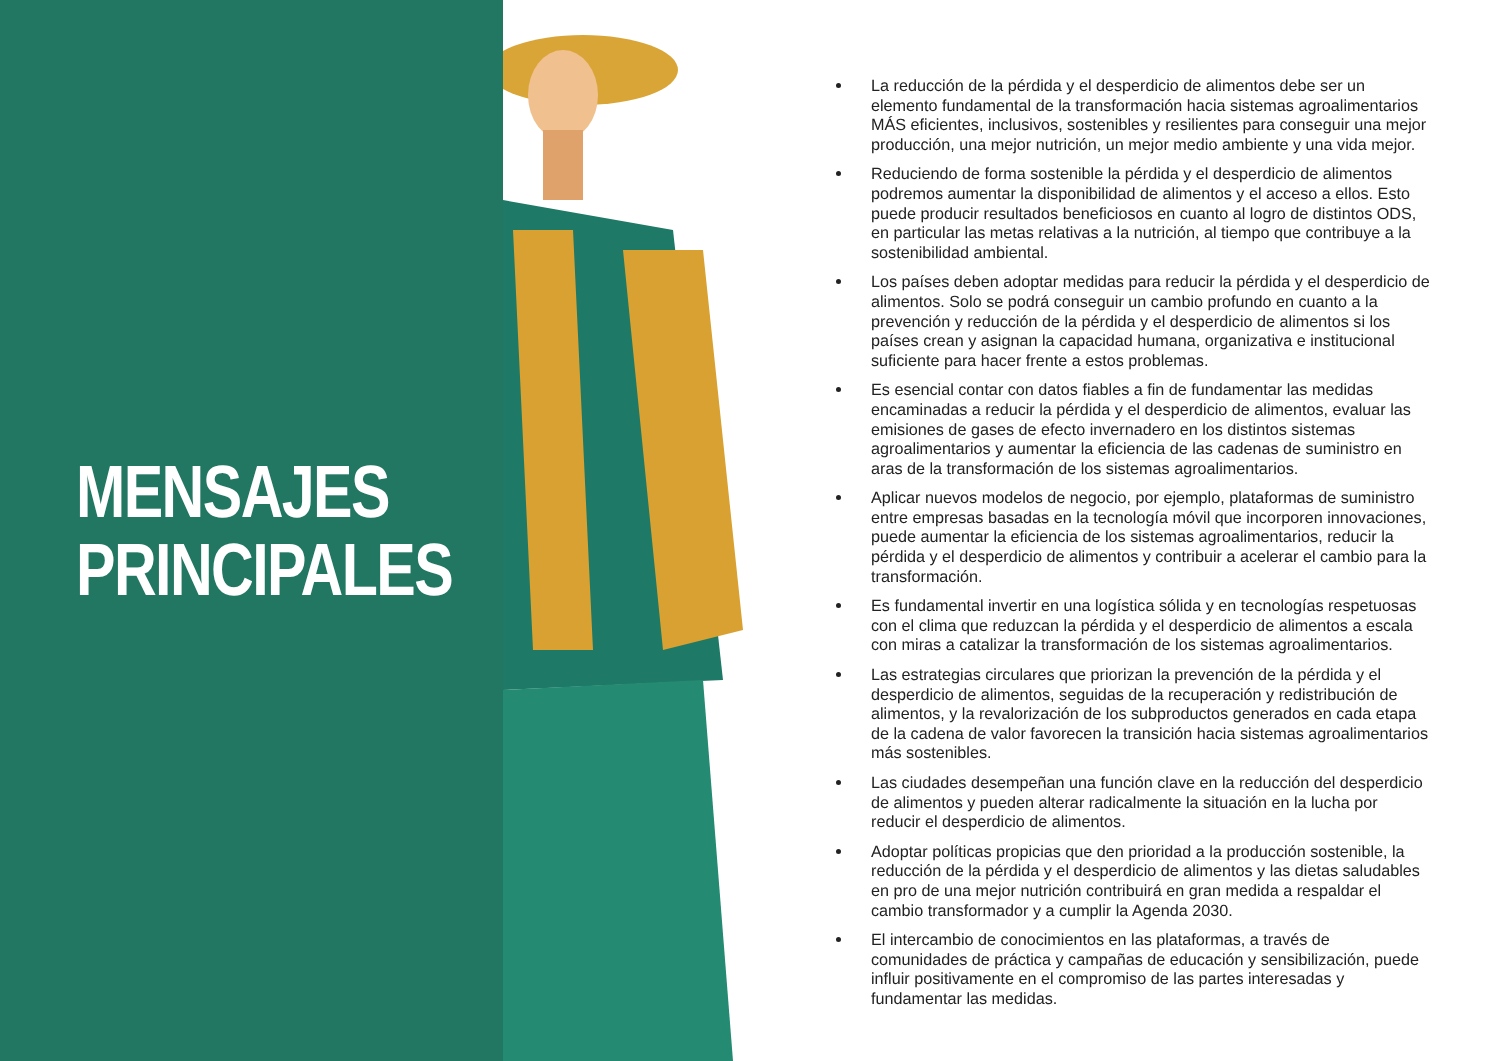MENSAJES
PRINCIPALES
La reducción de la pérdida y el desperdicio de alimentos debe ser un elemento fundamental de la transformación hacia sistemas agroalimentarios MÁS eficientes, inclusivos, sostenibles y resilientes para conseguir una mejor producción, una mejor nutrición, un mejor medio ambiente y una vida mejor.
Reduciendo de forma sostenible la pérdida y el desperdicio de alimentos podremos aumentar la disponibilidad de alimentos y el acceso a ellos. Esto puede producir resultados beneficiosos en cuanto al logro de distintos ODS, en particular las metas relativas a la nutrición, al tiempo que contribuye a la sostenibilidad ambiental.
Los países deben adoptar medidas para reducir la pérdida y el desperdicio de alimentos. Solo se podrá conseguir un cambio profundo en cuanto a la prevención y reducción de la pérdida y el desperdicio de alimentos si los países crean y asignan la capacidad humana, organizativa e institucional suficiente para hacer frente a estos problemas.
Es esencial contar con datos fiables a fin de fundamentar las medidas encaminadas a reducir la pérdida y el desperdicio de alimentos, evaluar las emisiones de gases de efecto invernadero en los distintos sistemas agroalimentarios y aumentar la eficiencia de las cadenas de suministro en aras de la transformación de los sistemas agroalimentarios.
Aplicar nuevos modelos de negocio, por ejemplo, plataformas de suministro entre empresas basadas en la tecnología móvil que incorporen innovaciones, puede aumentar la eficiencia de los sistemas agroalimentarios, reducir la pérdida y el desperdicio de alimentos y contribuir a acelerar el cambio para la transformación.
Es fundamental invertir en una logística sólida y en tecnologías respetuosas con el clima que reduzcan la pérdida y el desperdicio de alimentos a escala con miras a catalizar la transformación de los sistemas agroalimentarios.
Las estrategias circulares que priorizan la prevención de la pérdida y el desperdicio de alimentos, seguidas de la recuperación y redistribución de alimentos, y la revalorización de los subproductos generados en cada etapa de la cadena de valor favorecen la transición hacia sistemas agroalimentarios más sostenibles.
Las ciudades desempeñan una función clave en la reducción del desperdicio de alimentos y pueden alterar radicalmente la situación en la lucha por reducir el desperdicio de alimentos.
Adoptar políticas propicias que den prioridad a la producción sostenible, la reducción de la pérdida y el desperdicio de alimentos y las dietas saludables en pro de una mejor nutrición contribuirá en gran medida a respaldar el cambio transformador y a cumplir la Agenda 2030.
El intercambio de conocimientos en las plataformas, a través de comunidades de práctica y campañas de educación y sensibilización, puede influir positivamente en el compromiso de las partes interesadas y fundamentar las medidas.